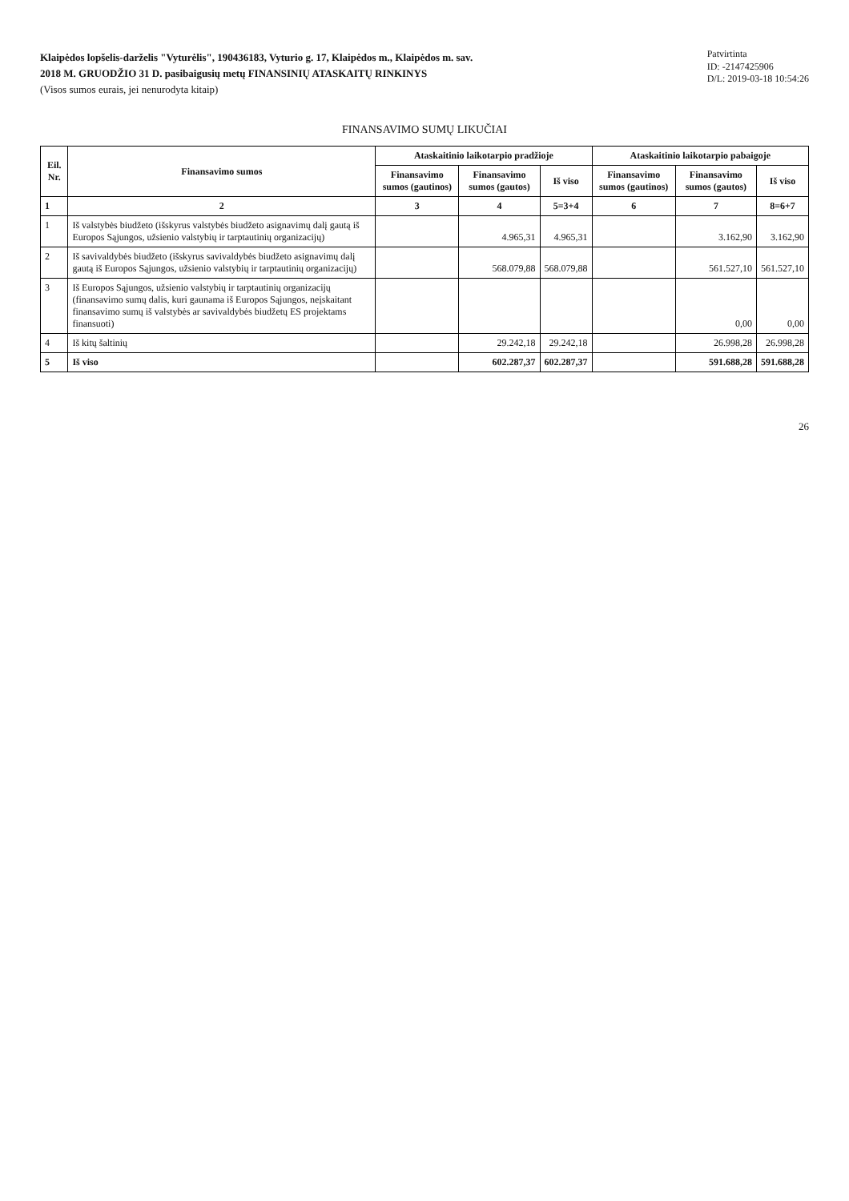Klaipėdos lopšelis-darželis "Vyturėlis", 190436183, Vyturio g. 17, Klaipėdos m., Klaipėdos m. sav.
2018 M. GRUODŽIO 31 D. pasibaigusių metų FINANSINIŲ ATASKAITŲ RINKINYS
(Visos sumos eurais, jei nenurodyta kitaip)
Patvirtinta
ID: -2147425906
D/L: 2019-03-18 10:54:26
FINANSAVIMO SUMŲ LIKUČIAI
| Eil. Nr. | Finansavimo sumos | Ataskaitinio laikotarpio pradžioje | | | Ataskaitinio laikotarpio pabaigoje | | |
| --- | --- | --- | --- | --- | --- | --- | --- |
| | | Finansavimo sumos (gautinos) | Finansavimo sumos (gautos) | Iš viso | Finansavimo sumos (gautinos) | Finansavimo sumos (gautos) | Iš viso |
| 1 | 2 | 3 | 4 | 5=3+4 | 6 | 7 | 8=6+7 |
| 1 | Iš valstybės biudžeto (išskyrus valstybės biudžeto asignavimų dalį gautą iš Europos Sąjungos, užsienio valstybių ir tarptautinių organizacijų) | | 4.965,31 | 4.965,31 | | 3.162,90 | 3.162,90 |
| 2 | Iš savivaldybės biudžeto (išskyrus savivaldybės biudžeto asignavimų dalį gautą iš Europos Sąjungos, užsienio valstybių ir tarptautinių organizacijų) | | 568.079,88 | 568.079,88 | | 561.527,10 | 561.527,10 |
| 3 | Iš Europos Sąjungos, užsienio valstybių ir tarptautinių organizacijų (finansavimo sumų dalis, kuri gaunama iš Europos Sąjungos, neįskaitant finansavimo sumų iš valstybės ar savivaldybės biudžetų ES projektams finansuoti) | | | | | 0,00 | 0,00 |
| 4 | Iš kitų šaltinių | | 29.242,18 | 29.242,18 | | 26.998,28 | 26.998,28 |
| 5 | Iš viso | | 602.287,37 | 602.287,37 | | 591.688,28 | 591.688,28 |
26